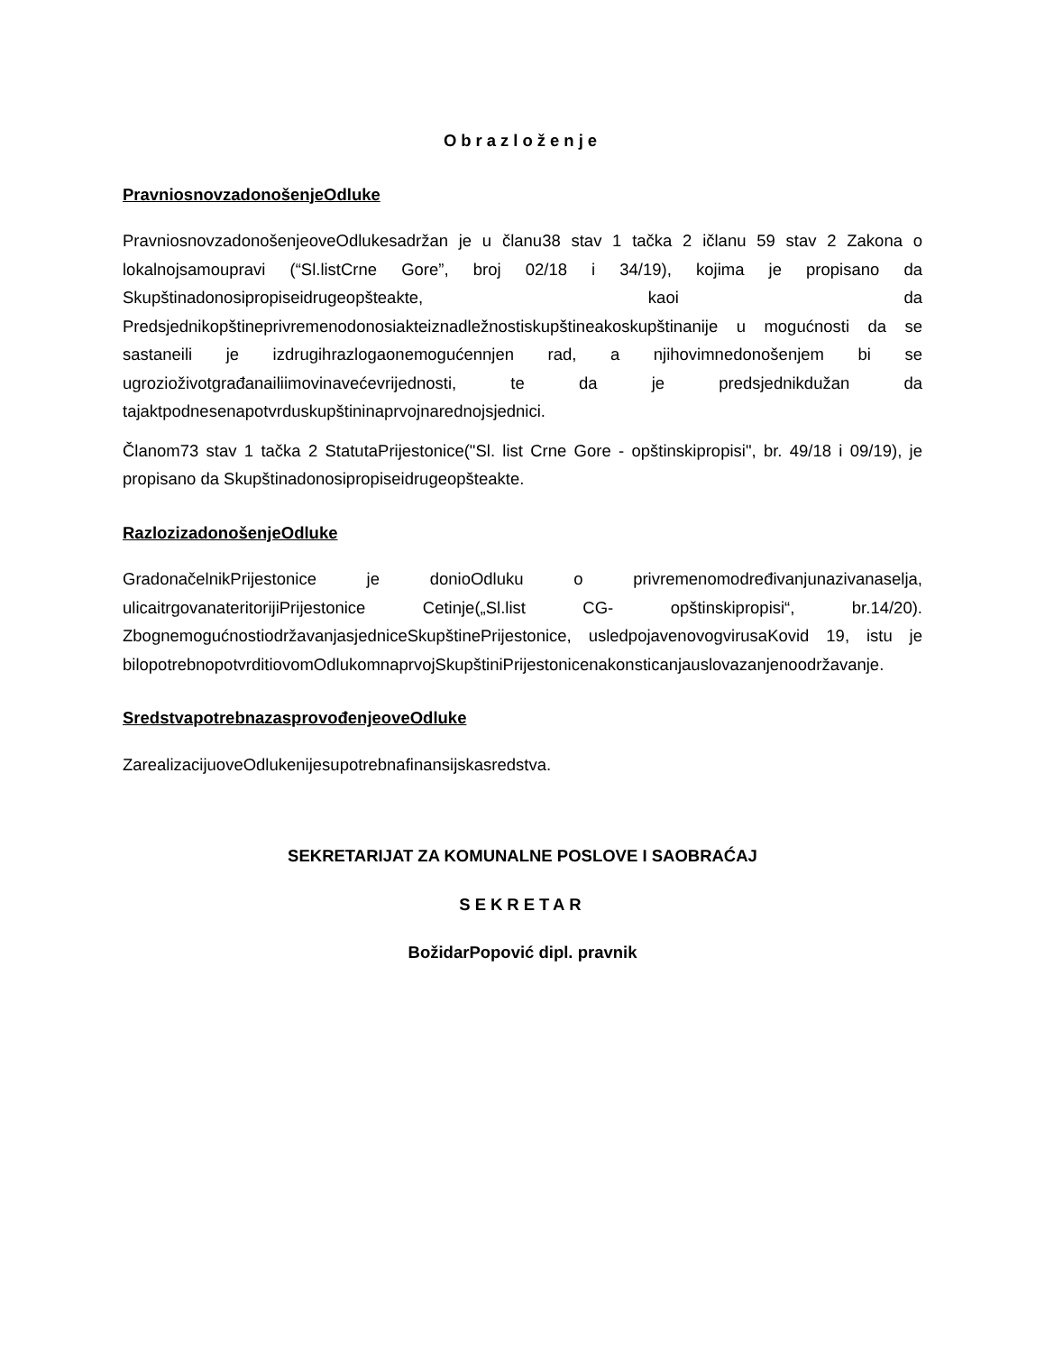Obrazloženje
PravniosnovzadonošenjeOdluke
PravniosnovzadonošenjeoveOdlukesadržan je u članu38 stav 1 tačka 2 ičlanu 59 stav 2 Zakona o lokalnojsamoupravi (“Sl.listCrne Gore”, broj 02/18 i 34/19), kojima je propisano da Skupštinadonosipropiseidrugeopšteakte, kaoi da Predsjednikopštineprivremenodonosiakteiznadležnostiskupštineakoskupštinanije u mogućnosti da se sastaneili je izdrugihrazlogaonemogućennjen rad, a njihovimnedonošenjem bi se ugrozioživotgrađanailiimovinavećevrijednosti, te da je predsjednikdužan da tajaktpodnesenapotvrduskupštininaprvojnarednojsjednici.
Članom73 stav 1 tačka 2 StatutaPrijestonice("Sl. list Crne Gore - opštinskipropisi", br. 49/18 i 09/19), je propisano da Skupštinadonosipropiseidrugeopšteakte.
RazlozizadonošenjeOdluke
GradonačelnikPrijestonice je donioOdluku o privremenomodređivanjunazivanaselja, ulicaitrgovanateritorijiPrijestonice Cetinje(„Sl.list CG- opštinskipropisi“, br.14/20). ZbognemogućnostiodržavanjasjedniceSkupštinePrijestonice, usledpojavenovogvirusaKovid 19, istu je bilopotrebnopotvrditiovomOdlukomnaprvojSkupštiniPrijestonicenakonsticanjauslovazanjenoodržavanje.
SredstvapotrebnazasprovođenjeoveOdluke
ZarealizacijuoveOdlukenijesupotrebnafinansijskasredstva.
SEKRETARIJAT ZA KOMUNALNE POSLOVE I SAOBRAĆAJ
SEKRETAR
BožidarPopović dipl. pravnik